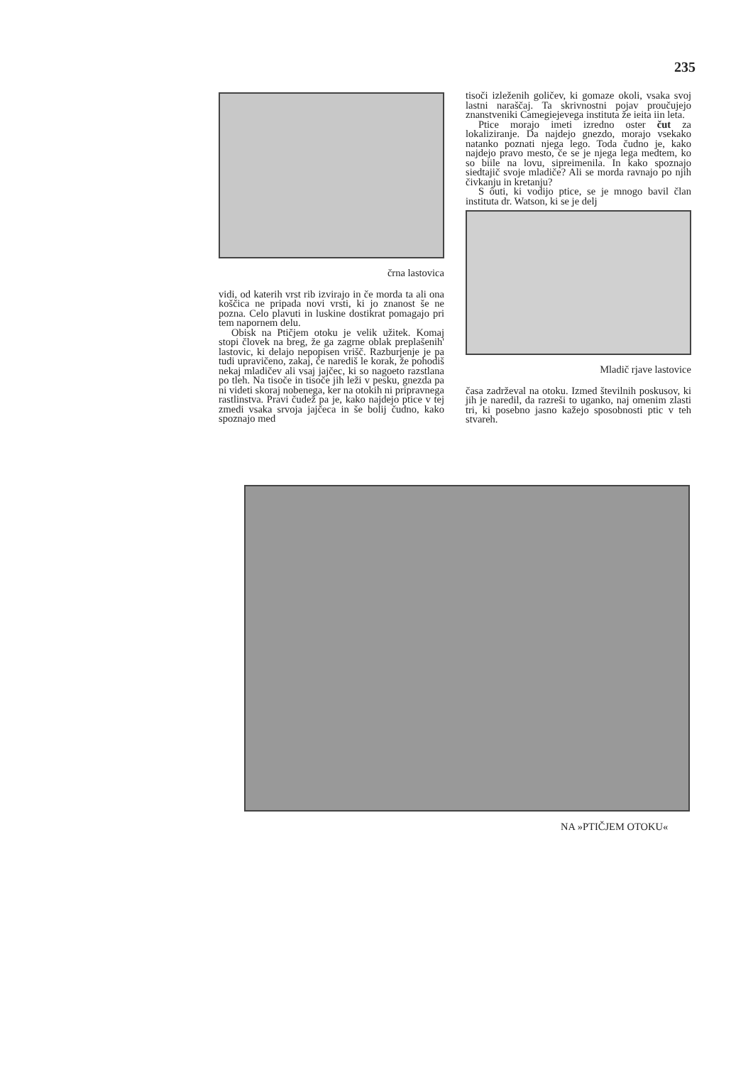235
črna lastovica
vidi, od katerih vrst rib izvirajo in če morda ta ali ona koščica ne pripada novi vrsti, ki jo znanost še ne pozna. Celo plavuti in luskine dostikrat pomagajo pri tem napornem delu.
Obisk na Ptičjem otoku je velik užitek. Komaj stopi človek na breg, že ga zagrne oblak preplašenih' lastovic, ki delajo nepopisen vrišč. Razburjenje je pa tudi upravičeno, zakaj, če narediš le korak, že pohodiš nekaj mladičev ali vsaj jajčec, ki so nagoeto razstlana po tleh. Na tisoče in tisoče jih leži v pesku, gnezda pa ni videti skoraj nobenega, ker na otokih ni pripravnega rastlinstva. Pravi čudež pa je, kako najdejo ptice v tej zmedi vsaka srvoja jajčeca in še bolij čudno, kako spoznajo med
tisoči izleženih goličev, ki gomaze okoli, vsaka svoj lastni naraščaj. Ta skrivnostni pojav proučujejo znanstveniki Camegiejevega instituta že ieita iin leta.
Ptice morajo imeti izredno oster čut za lokaliziranje. Da najdejo gnezdo, morajo vsekako natanko poznati njega lego. Toda čudno je, kako najdejo pravo mesto, če se je njega lega medtem, ko so biile na lovu, sipreimenila. In kako spoznajo siedtajič svoje mladiče? Ali se morda ravnajo po njih čivkanju in kretanju?
S ôuti, ki vodijo ptice, se je mnogo bavil član instituta dr. Watson, ki se je delj
Mladič rjave lastovice
časa zadrževal na otoku. Izmed številnih poskusov, ki jih je naredil, da razreši to uganko, naj omenim zlasti tri, ki posebno jasno kažejo sposobnosti ptic v teh stvareh.
NA »PTIČJEM OTOKU«